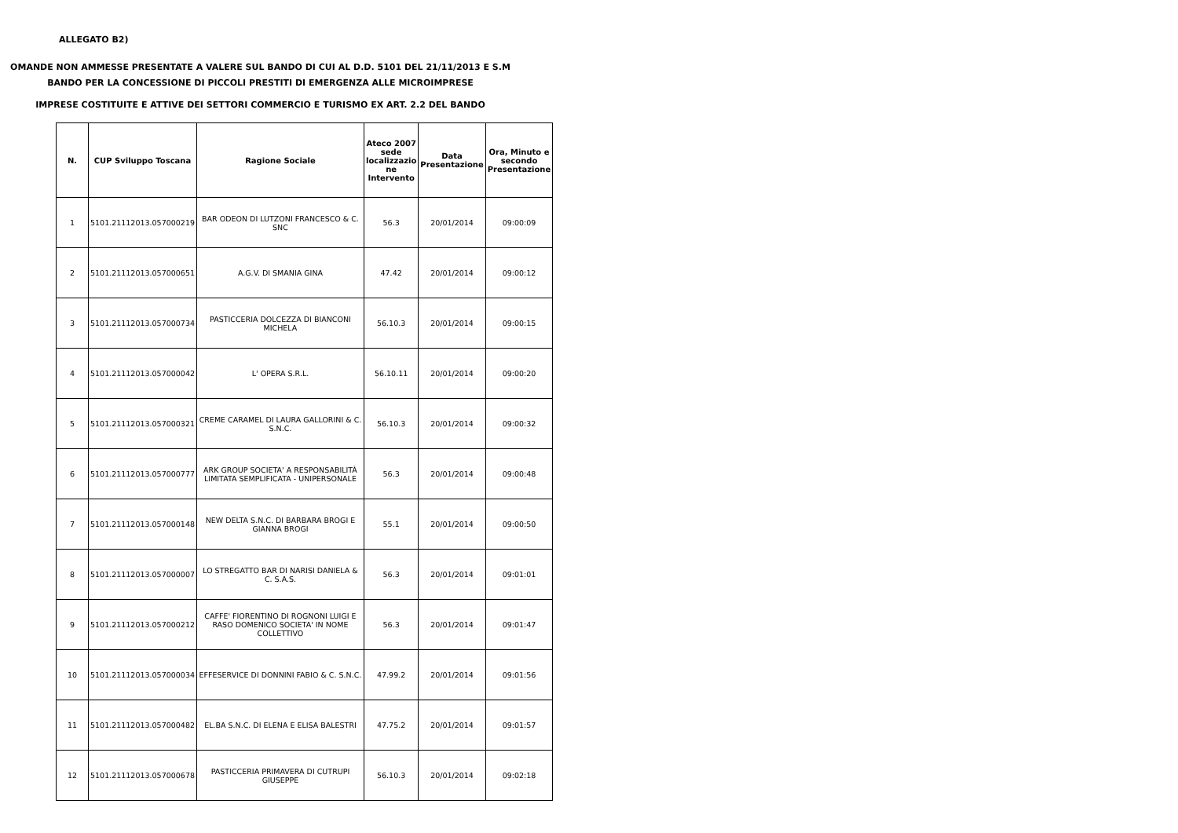ALLEGATO B2)
OMANDE NON AMMESSE PRESENTATE A VALERE SUL BANDO DI CUI AL D.D. 5101 DEL 21/11/2013 E S.M
BANDO PER LA CONCESSIONE DI PICCOLI PRESTITI DI EMERGENZA ALLE MICROIMPRESE
IMPRESE COSTITUITE E ATTIVE DEI SETTORI COMMERCIO E TURISMO EX ART. 2.2 DEL BANDO
| N. | CUP Sviluppo Toscana | Ragione Sociale | Ateco 2007 sede localizzazio ne Intervento | Data Presentazione | Ora, Minuto e secondo Presentazione |
| --- | --- | --- | --- | --- | --- |
| 1 | 5101.21112013.057000219 | BAR ODEON DI LUTZONI FRANCESCO & C. SNC | 56.3 | 20/01/2014 | 09:00:09 |
| 2 | 5101.21112013.057000651 | A.G.V. DI SMANIA GINA | 47.42 | 20/01/2014 | 09:00:12 |
| 3 | 5101.21112013.057000734 | PASTICCERIA DOLCEZZA DI BIANCONI MICHELA | 56.10.3 | 20/01/2014 | 09:00:15 |
| 4 | 5101.21112013.057000042 | L' OPERA S.R.L. | 56.10.11 | 20/01/2014 | 09:00:20 |
| 5 | 5101.21112013.057000321 | CREME CARAMEL DI LAURA GALLORINI & C. S.N.C. | 56.10.3 | 20/01/2014 | 09:00:32 |
| 6 | 5101.21112013.057000777 | ARK GROUP SOCIETA' A RESPONSABILITÀ LIMITATA SEMPLIFICATA - UNIPERSONALE | 56.3 | 20/01/2014 | 09:00:48 |
| 7 | 5101.21112013.057000148 | NEW DELTA S.N.C. DI BARBARA BROGI E GIANNA BROGI | 55.1 | 20/01/2014 | 09:00:50 |
| 8 | 5101.21112013.057000007 | LO STREGATTO BAR DI NARISI DANIELA & C. S.A.S. | 56.3 | 20/01/2014 | 09:01:01 |
| 9 | 5101.21112013.057000212 | CAFFE' FIORENTINO DI ROGNONI LUIGI E RASO DOMENICO SOCIETA' IN NOME COLLETTIVO | 56.3 | 20/01/2014 | 09:01:47 |
| 10 | 5101.21112013.057000034 | EFFESERVICE DI DONNINI FABIO & C. S.N.C. | 47.99.2 | 20/01/2014 | 09:01:56 |
| 11 | 5101.21112013.057000482 | EL.BA S.N.C. DI ELENA E ELISA BALESTRI | 47.75.2 | 20/01/2014 | 09:01:57 |
| 12 | 5101.21112013.057000678 | PASTICCERIA PRIMAVERA DI CUTRUPI GIUSEPPE | 56.10.3 | 20/01/2014 | 09:02:18 |